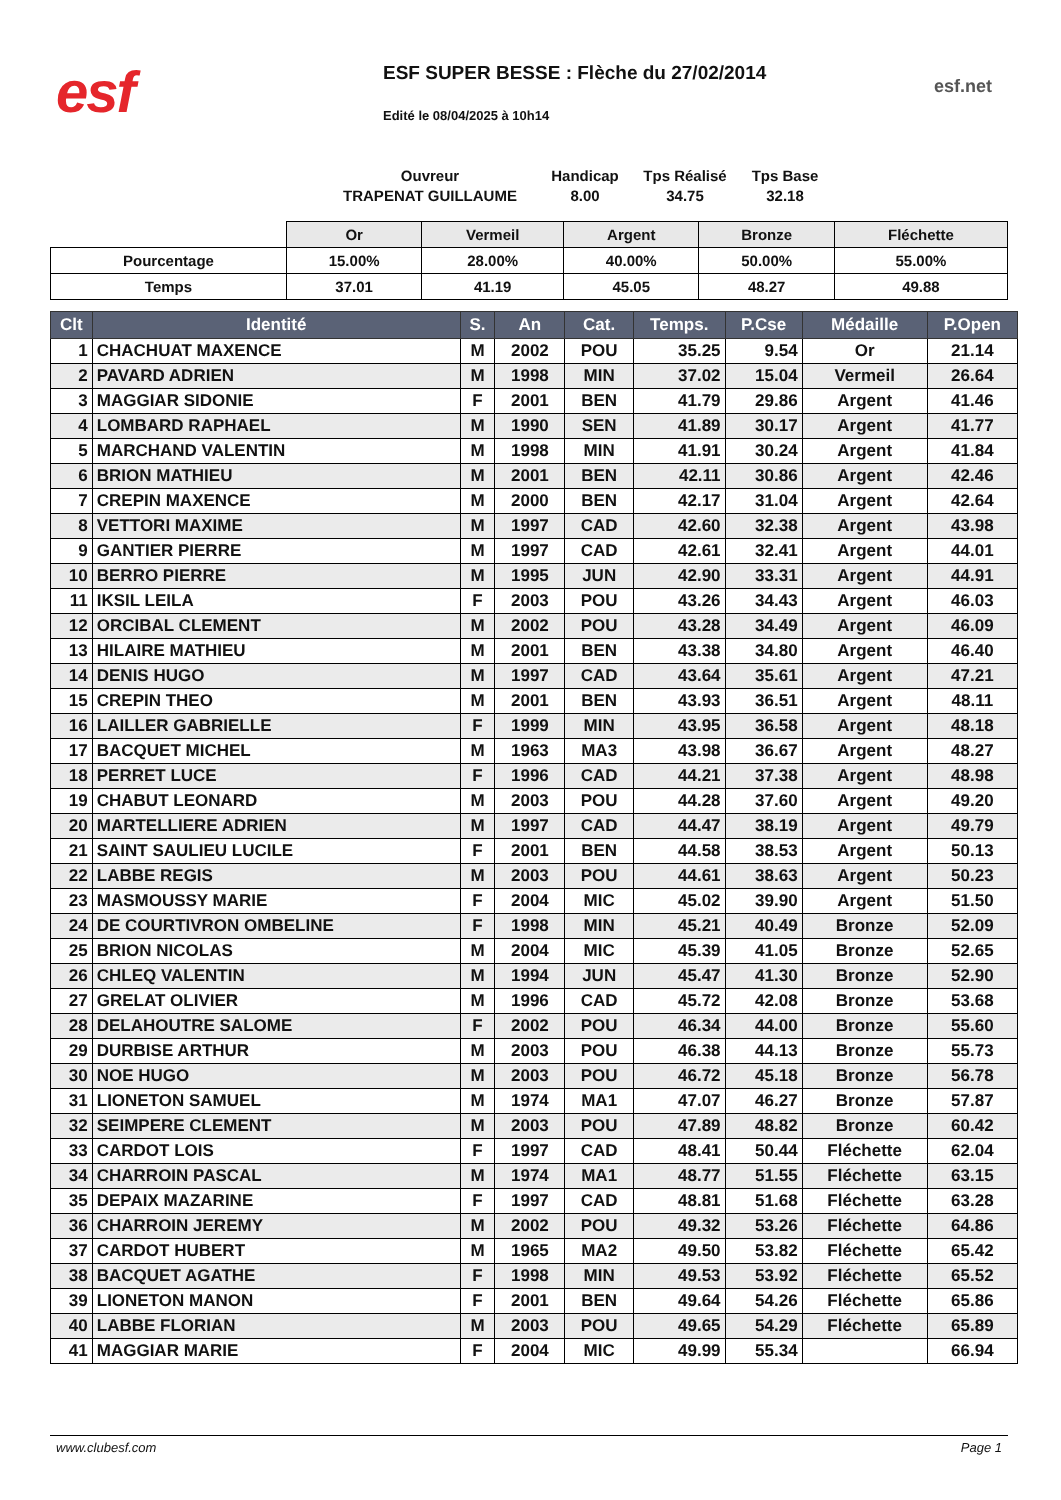esf
ESF SUPER BESSE : Flèche du 27/02/2014
Edité le 08/04/2025 à 10h14
esf.net
Ouvreur
TRAPENAT GUILLAUME
Handicap
8.00
Tps Réalisé
34.75
Tps Base
32.18
| | Or | Vermeil | Argent | Bronze | Fléchette |
| Pourcentage | 15.00% | 28.00% | 40.00% | 50.00% | 55.00% |
| Temps | 37.01 | 41.19 | 45.05 | 48.27 | 49.88 |
| Clt | Identité | S. | An | Cat. | Temps. | P.Cse | Médaille | P.Open |
| --- | --- | --- | --- | --- | --- | --- | --- | --- |
| 1 | CHACHUAT MAXENCE | M | 2002 | POU | 35.25 | 9.54 | Or | 21.14 |
| 2 | PAVARD ADRIEN | M | 1998 | MIN | 37.02 | 15.04 | Vermeil | 26.64 |
| 3 | MAGGIAR SIDONIE | F | 2001 | BEN | 41.79 | 29.86 | Argent | 41.46 |
| 4 | LOMBARD RAPHAEL | M | 1990 | SEN | 41.89 | 30.17 | Argent | 41.77 |
| 5 | MARCHAND VALENTIN | M | 1998 | MIN | 41.91 | 30.24 | Argent | 41.84 |
| 6 | BRION MATHIEU | M | 2001 | BEN | 42.11 | 30.86 | Argent | 42.46 |
| 7 | CREPIN MAXENCE | M | 2000 | BEN | 42.17 | 31.04 | Argent | 42.64 |
| 8 | VETTORI MAXIME | M | 1997 | CAD | 42.60 | 32.38 | Argent | 43.98 |
| 9 | GANTIER PIERRE | M | 1997 | CAD | 42.61 | 32.41 | Argent | 44.01 |
| 10 | BERRO PIERRE | M | 1995 | JUN | 42.90 | 33.31 | Argent | 44.91 |
| 11 | IKSIL LEILA | F | 2003 | POU | 43.26 | 34.43 | Argent | 46.03 |
| 12 | ORCIBAL CLEMENT | M | 2002 | POU | 43.28 | 34.49 | Argent | 46.09 |
| 13 | HILAIRE MATHIEU | M | 2001 | BEN | 43.38 | 34.80 | Argent | 46.40 |
| 14 | DENIS HUGO | M | 1997 | CAD | 43.64 | 35.61 | Argent | 47.21 |
| 15 | CREPIN THEO | M | 2001 | BEN | 43.93 | 36.51 | Argent | 48.11 |
| 16 | LAILLER GABRIELLE | F | 1999 | MIN | 43.95 | 36.58 | Argent | 48.18 |
| 17 | BACQUET MICHEL | M | 1963 | MA3 | 43.98 | 36.67 | Argent | 48.27 |
| 18 | PERRET LUCE | F | 1996 | CAD | 44.21 | 37.38 | Argent | 48.98 |
| 19 | CHABUT LEONARD | M | 2003 | POU | 44.28 | 37.60 | Argent | 49.20 |
| 20 | MARTELLIERE ADRIEN | M | 1997 | CAD | 44.47 | 38.19 | Argent | 49.79 |
| 21 | SAINT SAULIEU LUCILE | F | 2001 | BEN | 44.58 | 38.53 | Argent | 50.13 |
| 22 | LABBE REGIS | M | 2003 | POU | 44.61 | 38.63 | Argent | 50.23 |
| 23 | MASMOUSSY MARIE | F | 2004 | MIC | 45.02 | 39.90 | Argent | 51.50 |
| 24 | DE COURTIVRON OMBELINE | F | 1998 | MIN | 45.21 | 40.49 | Bronze | 52.09 |
| 25 | BRION NICOLAS | M | 2004 | MIC | 45.39 | 41.05 | Bronze | 52.65 |
| 26 | CHLEQ VALENTIN | M | 1994 | JUN | 45.47 | 41.30 | Bronze | 52.90 |
| 27 | GRELAT OLIVIER | M | 1996 | CAD | 45.72 | 42.08 | Bronze | 53.68 |
| 28 | DELAHOUTRE SALOME | F | 2002 | POU | 46.34 | 44.00 | Bronze | 55.60 |
| 29 | DURBISE ARTHUR | M | 2003 | POU | 46.38 | 44.13 | Bronze | 55.73 |
| 30 | NOE HUGO | M | 2003 | POU | 46.72 | 45.18 | Bronze | 56.78 |
| 31 | LIONETON SAMUEL | M | 1974 | MA1 | 47.07 | 46.27 | Bronze | 57.87 |
| 32 | SEIMPERE CLEMENT | M | 2003 | POU | 47.89 | 48.82 | Bronze | 60.42 |
| 33 | CARDOT LOIS | F | 1997 | CAD | 48.41 | 50.44 | Fléchette | 62.04 |
| 34 | CHARROIN PASCAL | M | 1974 | MA1 | 48.77 | 51.55 | Fléchette | 63.15 |
| 35 | DEPAIX MAZARINE | F | 1997 | CAD | 48.81 | 51.68 | Fléchette | 63.28 |
| 36 | CHARROIN JEREMY | M | 2002 | POU | 49.32 | 53.26 | Fléchette | 64.86 |
| 37 | CARDOT HUBERT | M | 1965 | MA2 | 49.50 | 53.82 | Fléchette | 65.42 |
| 38 | BACQUET AGATHE | F | 1998 | MIN | 49.53 | 53.92 | Fléchette | 65.52 |
| 39 | LIONETON MANON | F | 2001 | BEN | 49.64 | 54.26 | Fléchette | 65.86 |
| 40 | LABBE FLORIAN | M | 2003 | POU | 49.65 | 54.29 | Fléchette | 65.89 |
| 41 | MAGGIAR MARIE | F | 2004 | MIC | 49.99 | 55.34 | | 66.94 |
www.clubesf.com Page 1